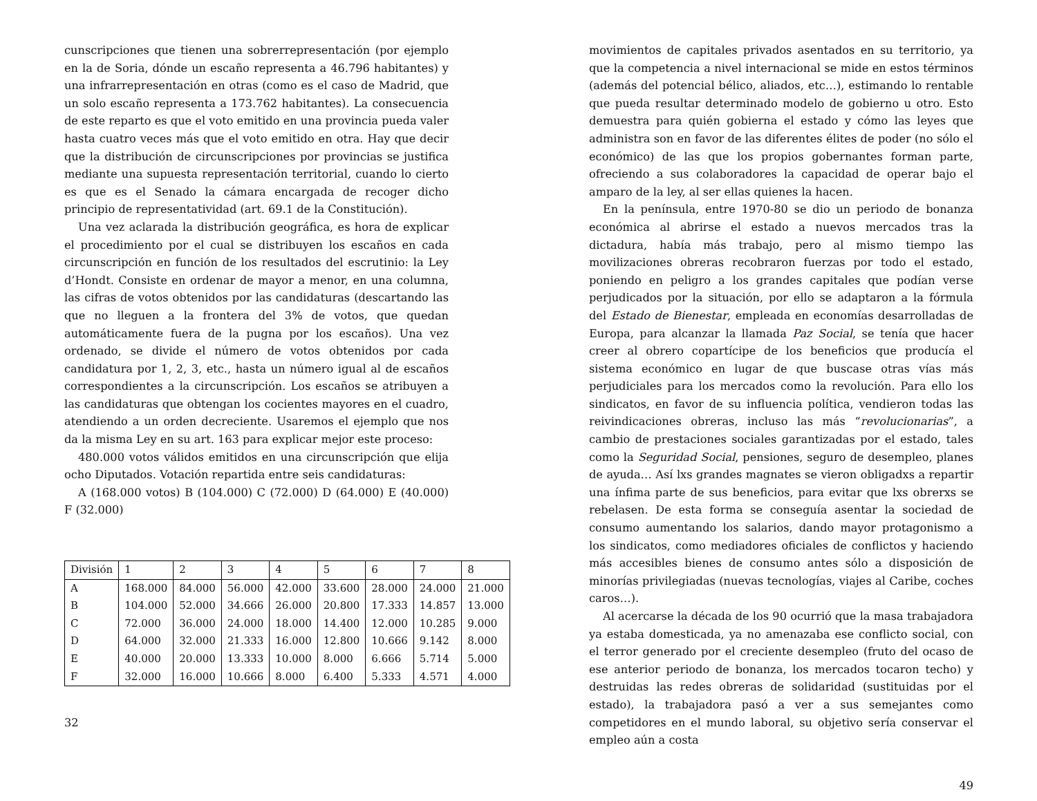cunscripciones que tienen una sobrerrepresentación (por ejemplo en la de Soria, dónde un escaño representa a 46.796 habitantes) y una infrarrepresentación en otras (como es el caso de Madrid, que un solo escaño representa a 173.762 habitantes). La consecuencia de este reparto es que el voto emitido en una provincia pueda valer hasta cuatro veces más que el voto emitido en otra. Hay que decir que la distribución de circunscripciones por provincias se justifica mediante una supuesta representación territorial, cuando lo cierto es que es el Senado la cámara encargada de recoger dicho principio de representatividad (art. 69.1 de la Constitución).
Una vez aclarada la distribución geográfica, es hora de explicar el procedimiento por el cual se distribuyen los escaños en cada circunscripción en función de los resultados del escrutinio: la Ley d’Hondt. Consiste en ordenar de mayor a menor, en una columna, las cifras de votos obtenidos por las candidaturas (descartando las que no lleguen a la frontera del 3% de votos, que quedan automáticamente fuera de la pugna por los escaños). Una vez ordenado, se divide el número de votos obtenidos por cada candidatura por 1, 2, 3, etc., hasta un número igual al de escaños correspondientes a la circunscripción. Los escaños se atribuyen a las candidaturas que obtengan los cocientes mayores en el cuadro, atendiendo a un orden decreciente. Usaremos el ejemplo que nos da la misma Ley en su art. 163 para explicar mejor este proceso:
480.000 votos válidos emitidos en una circunscripción que elija ocho Diputados. Votación repartida entre seis candidaturas:
A (168.000 votos) B (104.000) C (72.000) D (64.000) E (40.000) F (32.000)
| División | 1 | 2 | 3 | 4 | 5 | 6 | 7 | 8 |
| A | 168.000 | 84.000 | 56.000 | 42.000 | 33.600 | 28.000 | 24.000 | 21.000 |
| B | 104.000 | 52.000 | 34.666 | 26.000 | 20.800 | 17.333 | 14.857 | 13.000 |
| C | 72.000 | 36.000 | 24.000 | 18.000 | 14.400 | 12.000 | 10.285 | 9.000 |
| D | 64.000 | 32.000 | 21.333 | 16.000 | 12.800 | 10.666 | 9.142 | 8.000 |
| E | 40.000 | 20.000 | 13.333 | 10.000 | 8.000 | 6.666 | 5.714 | 5.000 |
| F | 32.000 | 16.000 | 10.666 | 8.000 | 6.400 | 5.333 | 4.571 | 4.000 |
32
movimientos de capitales privados asentados en su territorio, ya que la competencia a nivel internacional se mide en estos términos (además del potencial bélico, aliados, etc…), estimando lo rentable que pueda resultar determinado modelo de gobierno u otro. Esto demuestra para quién gobierna el estado y cómo las leyes que administra son en favor de las diferentes élites de poder (no sólo el económico) de las que los propios gobernantes forman parte, ofreciendo a sus colaboradores la capacidad de operar bajo el amparo de la ley, al ser ellas quienes la hacen.
En la península, entre 1970-80 se dio un periodo de bonanza económica al abrirse el estado a nuevos mercados tras la dictadura, había más trabajo, pero al mismo tiempo las movilizaciones obreras recobraron fuerzas por todo el estado, poniendo en peligro a los grandes capitales que podían verse perjudicados por la situación, por ello se adaptaron a la fórmula del Estado de Bienestar, empleada en economías desarrolladas de Europa, para alcanzar la llamada Paz Social, se tenía que hacer creer al obrero copartícipe de los beneficios que producía el sistema económico en lugar de que buscase otras vías más perjudiciales para los mercados como la revolución. Para ello los sindicatos, en favor de su influencia política, vendieron todas las reivindicaciones obreras, incluso las más “revolucionarias”, a cambio de prestaciones sociales garantizadas por el estado, tales como la Seguridad Social, pensiones, seguro de desempleo, planes de ayuda… Así lxs grandes magnates se vieron obligadxs a repartir una ínfima parte de sus beneficios, para evitar que lxs obrerxs se rebelasen. De esta forma se conseguía asentar la sociedad de consumo aumentando los salarios, dando mayor protagonismo a los sindicatos, como mediadores oficiales de conflictos y haciendo más accesibles bienes de consumo antes sólo a disposición de minorías privilegiadas (nuevas tecnologías, viajes al Caribe, coches caros…).
Al acercarse la década de los 90 ocurrió que la masa trabajadora ya estaba domesticada, ya no amenazaba ese conflicto social, con el terror generado por el creciente desempleo (fruto del ocaso de ese anterior periodo de bonanza, los mercados tocaron techo) y destruidas las redes obreras de solidaridad (sustituidas por el estado), la trabajadora pasó a ver a sus semejantes como competidores en el mundo laboral, su objetivo sería conservar el empleo aún a costa
49